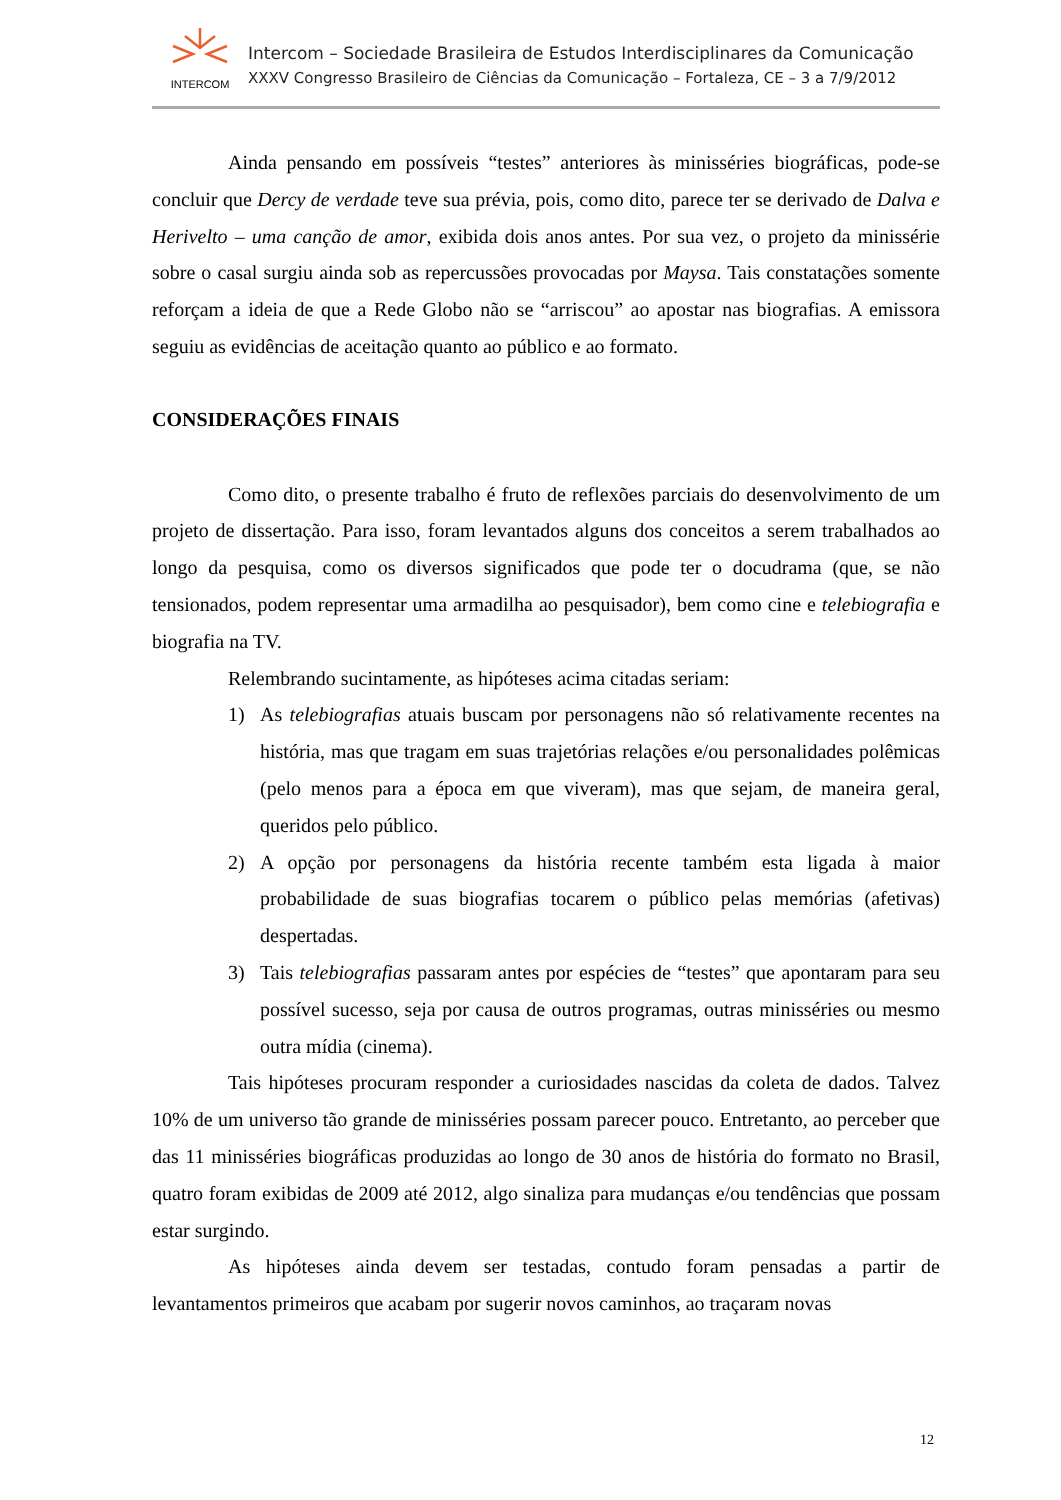INTERCOM
Intercom – Sociedade Brasileira de Estudos Interdisciplinares da Comunicação
XXXV Congresso Brasileiro de Ciências da Comunicação – Fortaleza, CE – 3 a 7/9/2012
Ainda pensando em possíveis “testes” anteriores às minisséries biográficas, pode-se concluir que Dercy de verdade teve sua prévia, pois, como dito, parece ter se derivado de Dalva e Herivelto – uma canção de amor, exibida dois anos antes. Por sua vez, o projeto da minissérie sobre o casal surgiu ainda sob as repercussões provocadas por Maysa. Tais constatações somente reforçam a ideia de que a Rede Globo não se “arriscou” ao apostar nas biografias. A emissora seguiu as evidências de aceitação quanto ao público e ao formato.
CONSIDERAÇÕES FINAIS
Como dito, o presente trabalho é fruto de reflexões parciais do desenvolvimento de um projeto de dissertação. Para isso, foram levantados alguns dos conceitos a serem trabalhados ao longo da pesquisa, como os diversos significados que pode ter o docudrama (que, se não tensionados, podem representar uma armadilha ao pesquisador), bem como cine e telebiografia e biografia na TV.
Relembrando sucintamente, as hipóteses acima citadas seriam:
1) As telebiografias atuais buscam por personagens não só relativamente recentes na história, mas que tragam em suas trajetórias relações e/ou personalidades polêmicas (pelo menos para a época em que viveram), mas que sejam, de maneira geral, queridos pelo público.
2) A opção por personagens da história recente também esta ligada à maior probabilidade de suas biografias tocarem o público pelas memórias (afetivas) despertadas.
3) Tais telebiografias passaram antes por espécies de “testes” que apontaram para seu possível sucesso, seja por causa de outros programas, outras minisséries ou mesmo outra mídia (cinema).
Tais hipóteses procuram responder a curiosidades nascidas da coleta de dados. Talvez 10% de um universo tão grande de minisséries possam parecer pouco. Entretanto, ao perceber que das 11 minisséries biográficas produzidas ao longo de 30 anos de história do formato no Brasil, quatro foram exibidas de 2009 até 2012, algo sinaliza para mudanças e/ou tendências que possam estar surgindo.
As hipóteses ainda devem ser testadas, contudo foram pensadas a partir de levantamentos primeiros que acabam por sugerir novos caminhos, ao traçaram novas
12